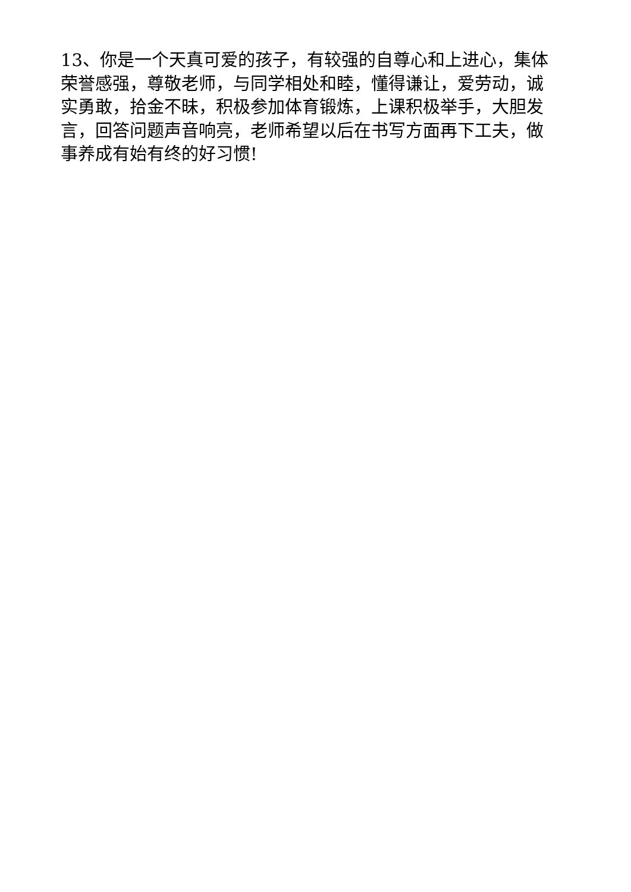13、你是一个天真可爱的孩子，有较强的自尊心和上进心，集体荣誉感强，尊敬老师，与同学相处和睦，懂得谦让，爱劳动，诚实勇敢，拾金不昧，积极参加体育锻炼，上课积极举手，大胆发言，回答问题声音响亮，老师希望以后在书写方面再下工夫，做事养成有始有终的好习惯!